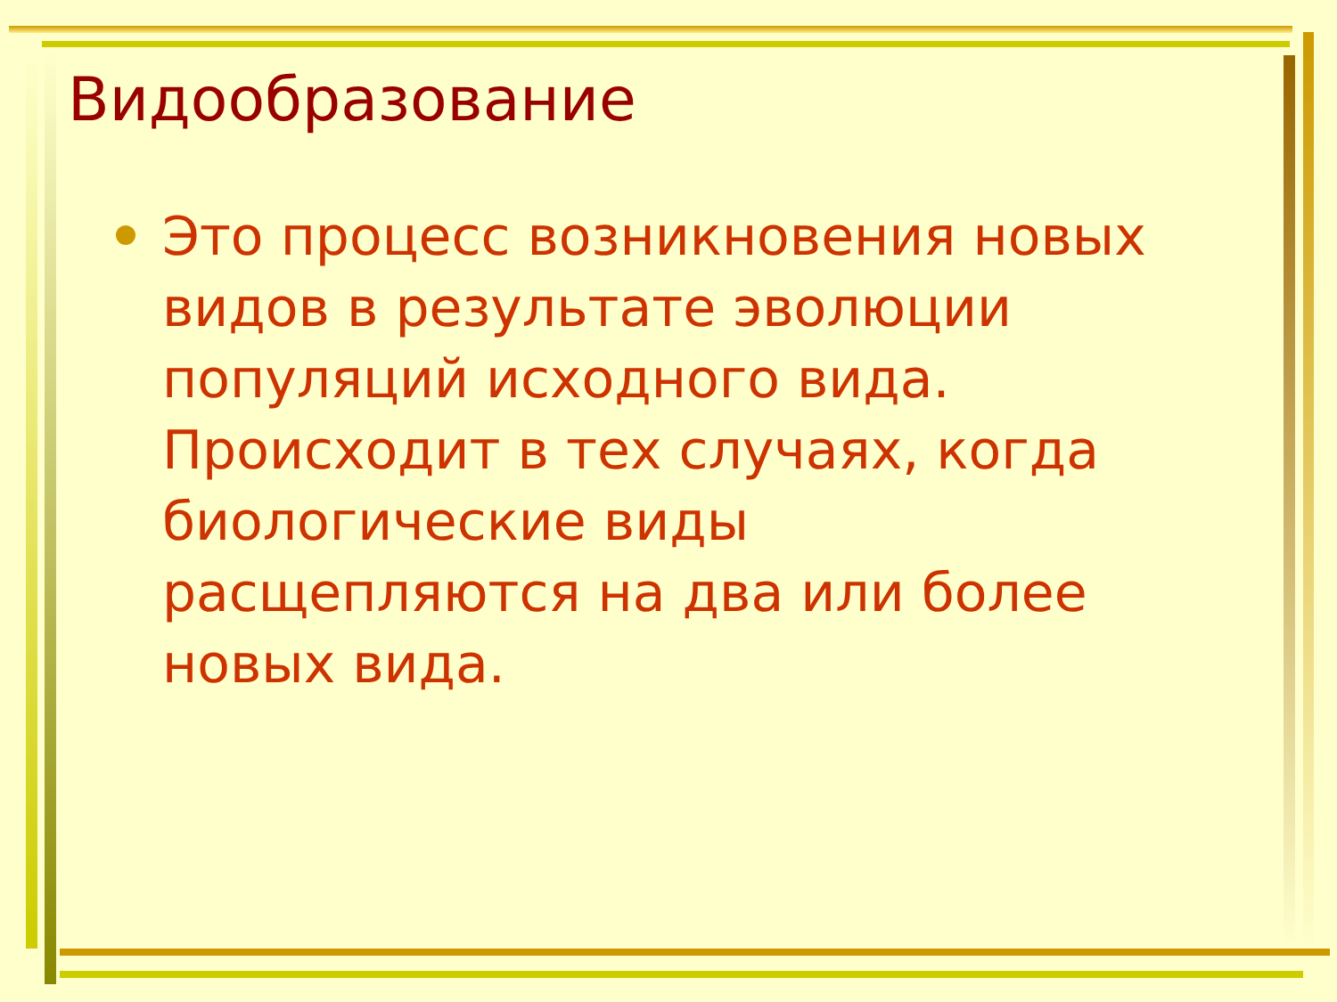Видообразование
Это процесс возникновения новых видов в результате эволюции популяций исходного вида. Происходит в тех случаях, когда биологические виды расщепляются на два или более новых вида.